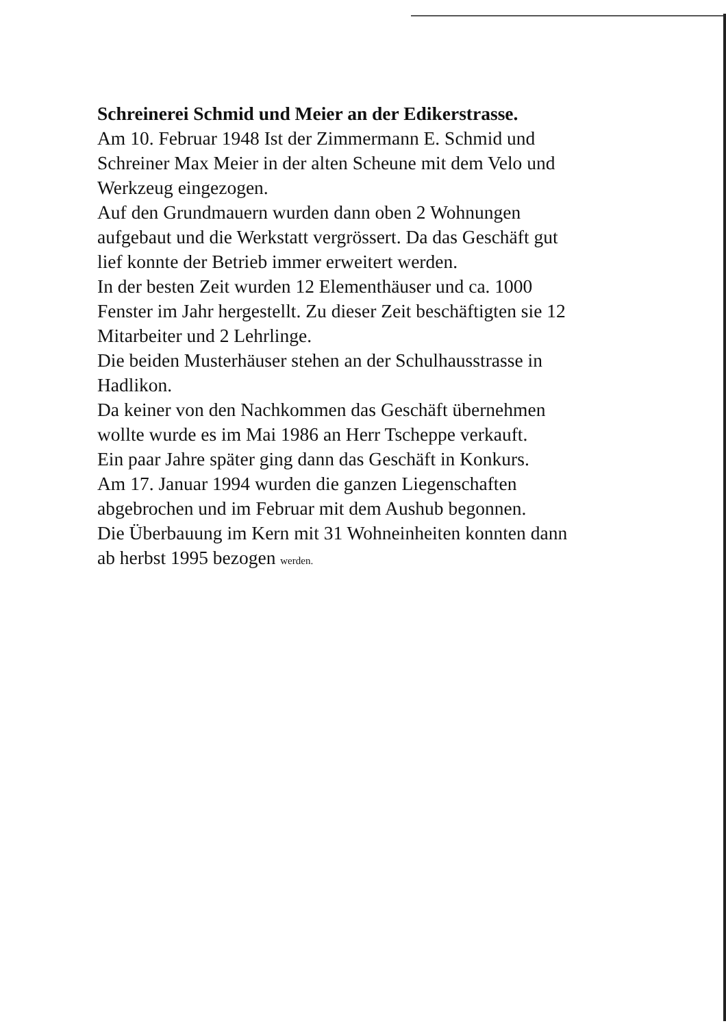Schreinerei Schmid und Meier an der Edikerstrasse.
Am 10. Februar 1948 Ist der Zimmermann E. Schmid und
Schreiner Max Meier in der alten Scheune mit dem Velo und
Werkzeug eingezogen.
Auf den Grundmauern wurden dann oben 2 Wohnungen
aufgebaut und die Werkstatt vergrössert. Da das Geschäft gut
lief konnte der Betrieb immer erweitert werden.
In der besten Zeit wurden 12 Elementhäuser und ca. 1000
Fenster im Jahr hergestellt. Zu dieser Zeit beschäftigten sie 12
Mitarbeiter und 2 Lehrlinge.
Die beiden Musterhäuser stehen an der Schulhausstrasse in
Hadlikon.
Da keiner von den Nachkommen das Geschäft übernehmen
wollte wurde es im Mai 1986 an Herr Tscheppe verkauft.
Ein paar Jahre später ging dann das Geschäft in Konkurs.
Am 17. Januar 1994 wurden die ganzen Liegenschaften
abgebrochen und im Februar mit dem Aushub begonnen.
Die Überbauung im Kern mit 31 Wohneinheiten konnten dann
ab herbst 1995 bezogen werden.